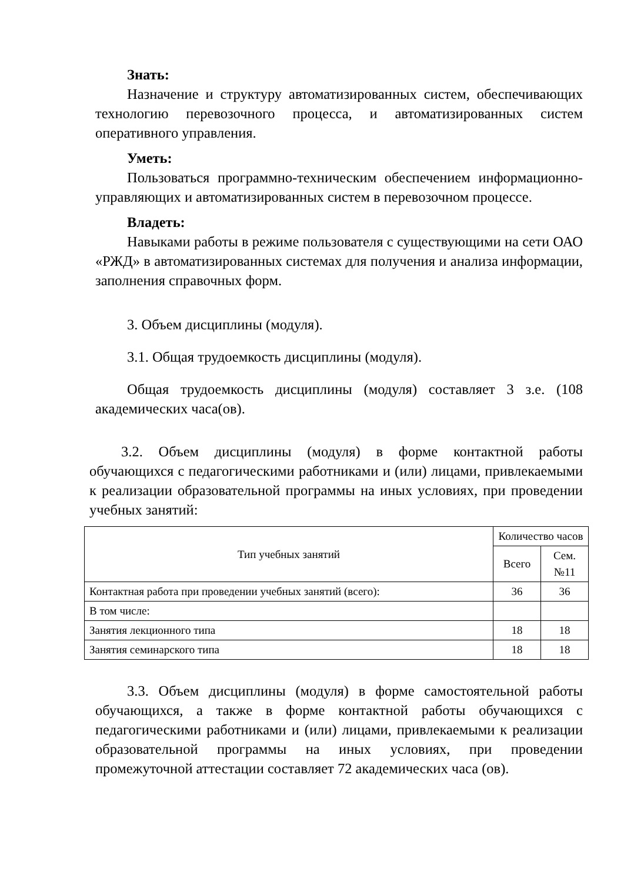Знать:
Назначение и структуру автоматизированных систем, обеспечивающих технологию перевозочного процесса, и автоматизированных систем оперативного управления.
Уметь:
Пользоваться программно-техническим обеспечением информационно-управляющих и автоматизированных систем в перевозочном процессе.
Владеть:
Навыками работы в режиме пользователя с существующими на сети ОАО «РЖД» в автоматизированных системах для получения и анализа информации, заполнения справочных форм.
3. Объем дисциплины (модуля).
3.1. Общая трудоемкость дисциплины (модуля).
Общая трудоемкость дисциплины (модуля) составляет 3 з.е. (108 академических часа(ов).
3.2. Объем дисциплины (модуля) в форме контактной работы обучающихся с педагогическими работниками и (или) лицами, привлекаемыми к реализации образовательной программы на иных условиях, при проведении учебных занятий:
| Тип учебных занятий | Количество часов | |
| --- | --- | --- |
| | Всего | Сем. №11 |
| Контактная работа при проведении учебных занятий (всего): | 36 | 36 |
| В том числе: | | |
| Занятия лекционного типа | 18 | 18 |
| Занятия семинарского типа | 18 | 18 |
3.3. Объем дисциплины (модуля) в форме самостоятельной работы обучающихся, а также в форме контактной работы обучающихся с педагогическими работниками и (или) лицами, привлекаемыми к реализации образовательной программы на иных условиях, при проведении промежуточной аттестации составляет 72 академических часа (ов).